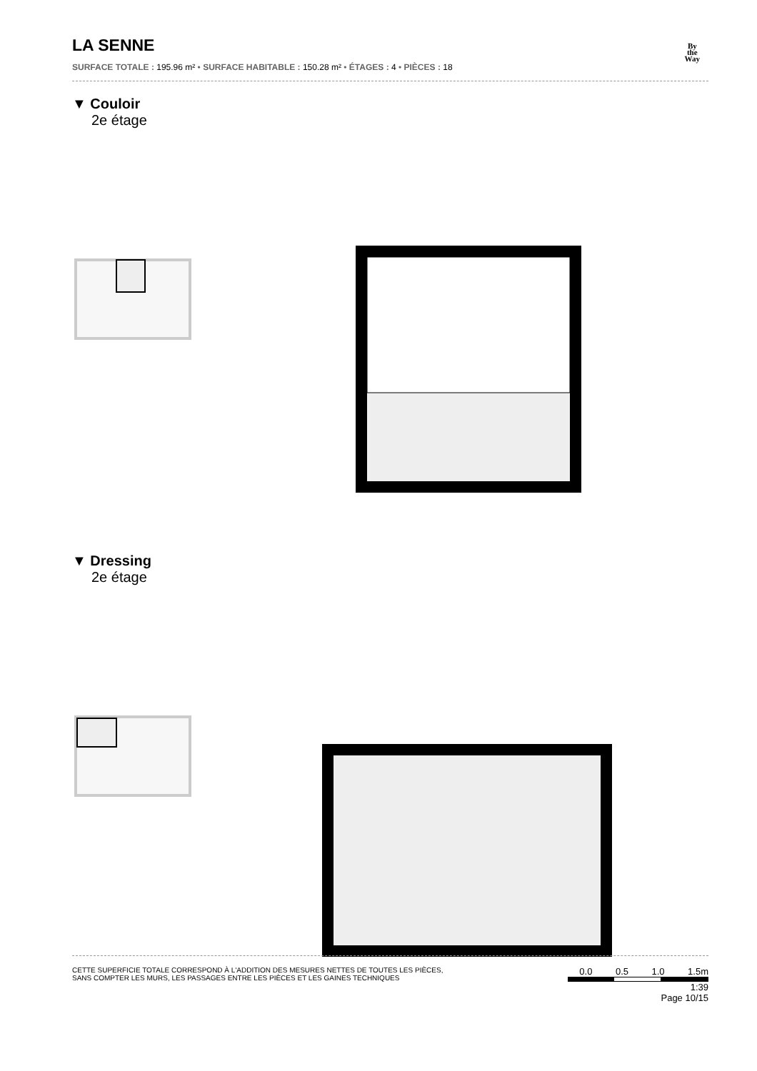By
the
Way
LA SENNE
SURFACE TOTALE : 195.96 m² • SURFACE HABITABLE : 150.28 m² • ÉTAGES : 4 • PIÈCES : 18
▼ Couloir
2e étage
▼ Dressing
2e étage
CETTE SUPERFICIE TOTALE CORRESPOND À L'ADDITION DES MESURES NETTES DE TOUTES LES PIÈCES,
SANS COMPTER LES MURS, LES PASSAGES ENTRE LES PIÈCES ET LES GAINES TECHNIQUES
0.0 0.5 1.0 1.5m
1:39
Page 10/15